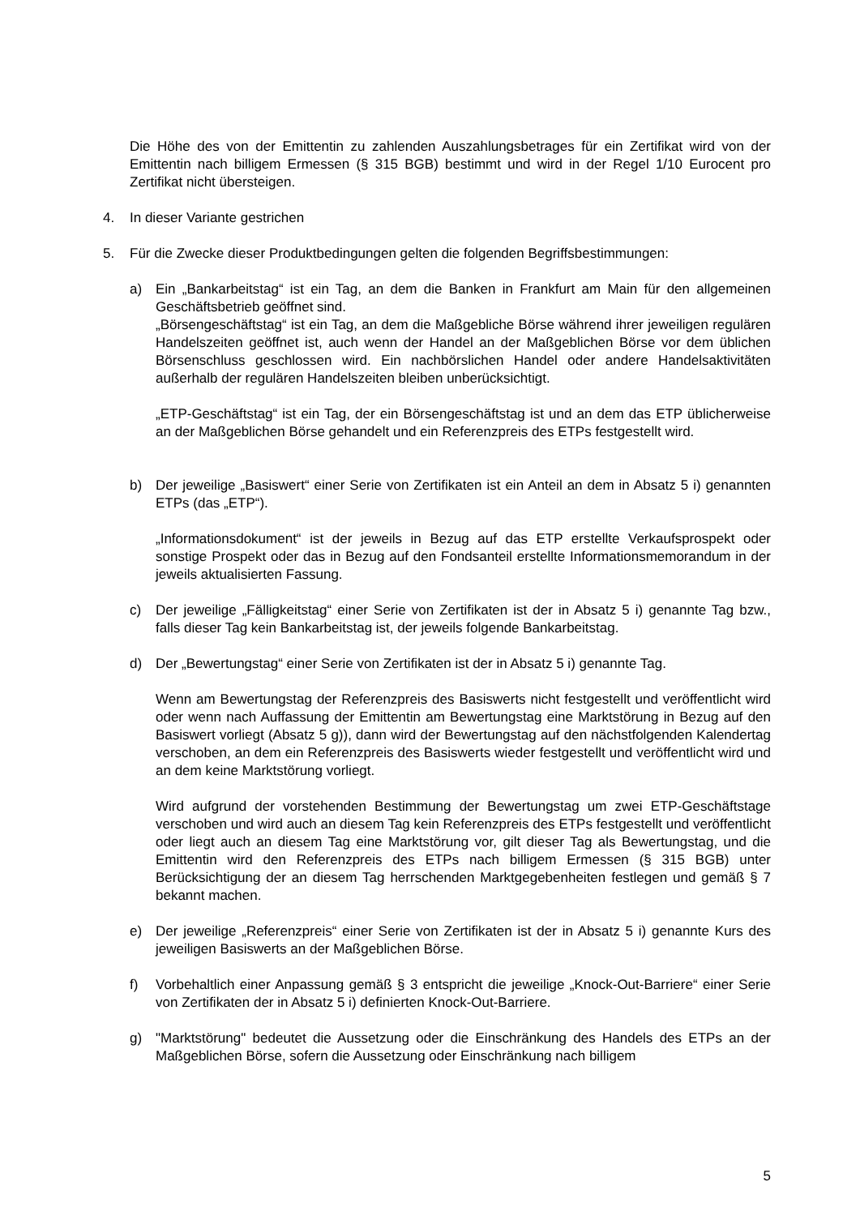Die Höhe des von der Emittentin zu zahlenden Auszahlungsbetrages für ein Zertifikat wird von der Emittentin nach billigem Ermessen (§ 315 BGB) bestimmt und wird in der Regel 1/10 Eurocent pro Zertifikat nicht übersteigen.
4. In dieser Variante gestrichen
5. Für die Zwecke dieser Produktbedingungen gelten die folgenden Begriffsbestimmungen:
a) Ein „Bankarbeitstag“ ist ein Tag, an dem die Banken in Frankfurt am Main für den allgemeinen Geschäftsbetrieb geöffnet sind.
„Börsengeschäftstag“ ist ein Tag, an dem die Maßgebliche Börse während ihrer jeweiligen regulären Handelszeiten geöffnet ist, auch wenn der Handel an der Maßgeblichen Börse vor dem üblichen Börsenschluss geschlossen wird. Ein nachbörslichen Handel oder andere Handelsaktivitäten außerhalb der regulären Handelszeiten bleiben unberücksichtigt.
„ETP-Geschäftstag“ ist ein Tag, der ein Börsengeschäftstag ist und an dem das ETP üblicherweise an der Maßgeblichen Börse gehandelt und ein Referenzpreis des ETPs festgestellt wird.
b) Der jeweilige „Basiswert“ einer Serie von Zertifikaten ist ein Anteil an dem in Absatz 5 i) genannten ETPs (das „ETP“).
„Informationsdokument“ ist der jeweils in Bezug auf das ETP erstellte Verkaufsprospekt oder sonstige Prospekt oder das in Bezug auf den Fondsanteil erstellte Informationsmemorandum in der jeweils aktualisierten Fassung.
c) Der jeweilige „Fälligkeitstag“ einer Serie von Zertifikaten ist der in Absatz 5 i) genannte Tag bzw., falls dieser Tag kein Bankarbeitstag ist, der jeweils folgende Bankarbeitstag.
d) Der „Bewertungstag“ einer Serie von Zertifikaten ist der in Absatz 5 i) genannte Tag.
Wenn am Bewertungstag der Referenzpreis des Basiswerts nicht festgestellt und veröffentlicht wird oder wenn nach Auffassung der Emittentin am Bewertungstag eine Marktstörung in Bezug auf den Basiswert vorliegt (Absatz 5 g)), dann wird der Bewertungstag auf den nächstfolgenden Kalendertag verschoben, an dem ein Referenzpreis des Basiswerts wieder festgestellt und veröffentlicht wird und an dem keine Marktstörung vorliegt.
Wird aufgrund der vorstehenden Bestimmung der Bewertungstag um zwei ETP-Geschäftstage verschoben und wird auch an diesem Tag kein Referenzpreis des ETPs festgestellt und veröffentlicht oder liegt auch an diesem Tag eine Marktstörung vor, gilt dieser Tag als Bewertungstag, und die Emittentin wird den Referenzpreis des ETPs nach billigem Ermessen (§ 315 BGB) unter Berücksichtigung der an diesem Tag herrschenden Marktgegebenheiten festlegen und gemäß § 7 bekannt machen.
e) Der jeweilige „Referenzpreis“ einer Serie von Zertifikaten ist der in Absatz 5 i) genannte Kurs des jeweiligen Basiswerts an der Maßgeblichen Börse.
f) Vorbehaltlich einer Anpassung gemäß § 3 entspricht die jeweilige „Knock-Out-Barriere“ einer Serie von Zertifikaten der in Absatz 5 i) definierten Knock-Out-Barriere.
g) "Marktstörung" bedeutet die Aussetzung oder die Einschränkung des Handels des ETPs an der Maßgeblichen Börse, sofern die Aussetzung oder Einschränkung nach billigem
5